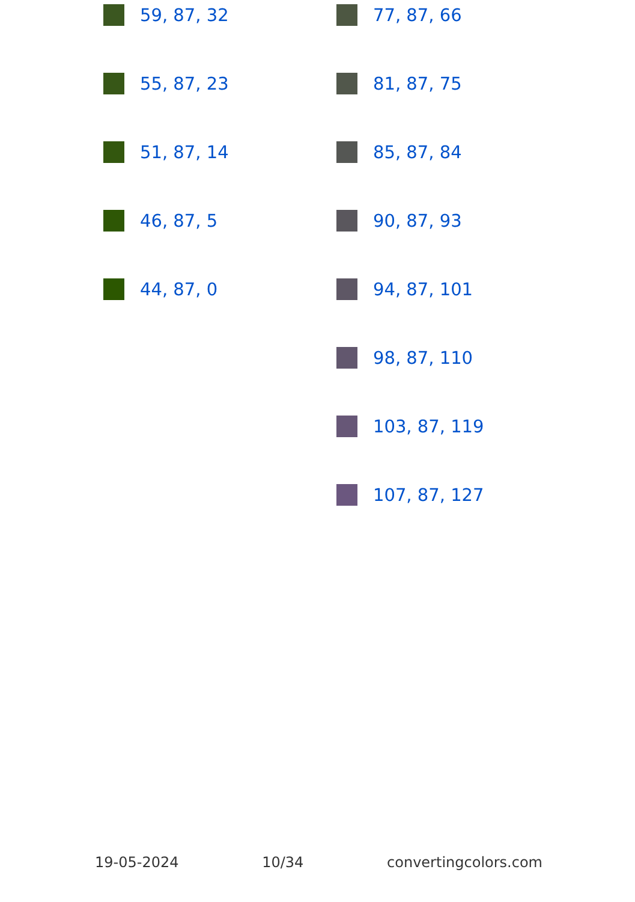59, 87, 32
55, 87, 23
51, 87, 14
46, 87, 5
44, 87, 0
77, 87, 66
81, 87, 75
85, 87, 84
90, 87, 93
94, 87, 101
98, 87, 110
103, 87, 119
107, 87, 127
19-05-2024 10/34 convertingcolors.com